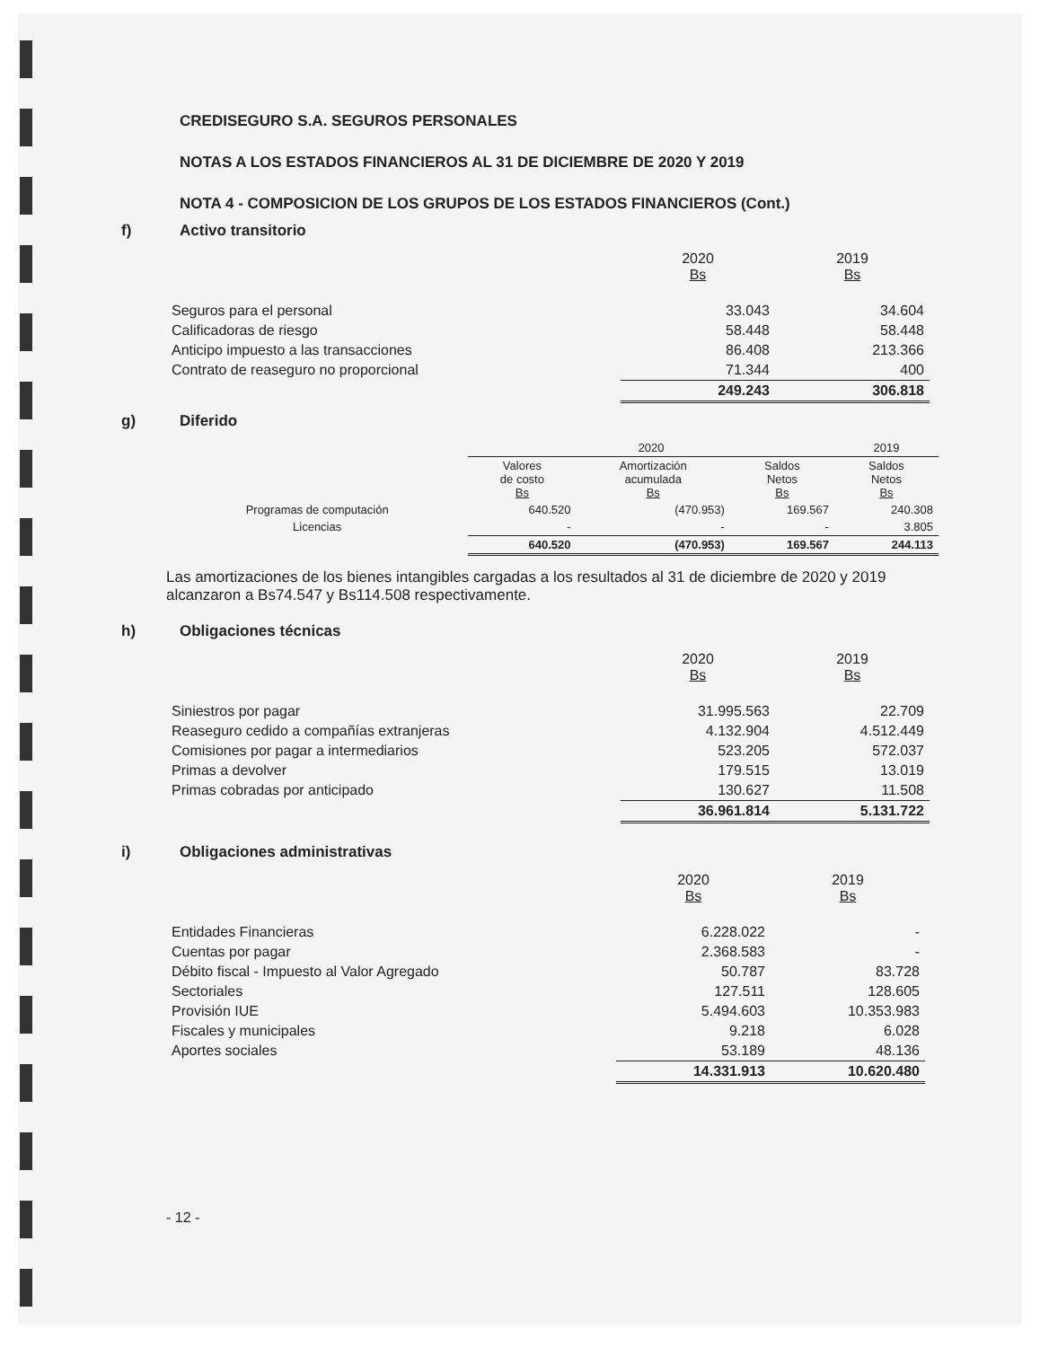CREDISEGURO S.A. SEGUROS PERSONALES
NOTAS A LOS ESTADOS FINANCIEROS AL 31 DE DICIEMBRE DE 2020 Y 2019
NOTA 4 - COMPOSICION DE LOS GRUPOS DE LOS ESTADOS FINANCIEROS (Cont.)
f) Activo transitorio
| | 2020 Bs | 2019 Bs |
| Seguros para el personal | 33.043 | 34.604 |
| Calificadoras de riesgo | 58.448 | 58.448 |
| Anticipo impuesto a las transacciones | 86.408 | 213.366 |
| Contrato de reaseguro no proporcional | 71.344 | 400 |
| | 249.243 | 306.818 |
g) Diferido
| | 2020 | | | 2019 |
| | Valores de costo Bs | Amortización acumulada Bs | Saldos Netos Bs | Saldos Netos Bs |
| Programas de computación | 640.520 | (470.953) | 169.567 | 240.308 |
| Licencias | - | - | - | 3.805 |
| | 640.520 | (470.953) | 169.567 | 244.113 |
Las amortizaciones de los bienes intangibles cargadas a los resultados al 31 de diciembre de 2020 y 2019 alcanzaron a Bs74.547 y Bs114.508 respectivamente.
h) Obligaciones técnicas
| | 2020 Bs | 2019 Bs |
| Siniestros por pagar | 31.995.563 | 22.709 |
| Reaseguro cedido a compañías extranjeras | 4.132.904 | 4.512.449 |
| Comisiones por pagar a intermediarios | 523.205 | 572.037 |
| Primas a devolver | 179.515 | 13.019 |
| Primas cobradas por anticipado | 130.627 | 11.508 |
| | 36.961.814 | 5.131.722 |
i) Obligaciones administrativas
| | 2020 Bs | 2019 Bs |
| Entidades Financieras | 6.228.022 | - |
| Cuentas por pagar | 2.368.583 | - |
| Débito fiscal - Impuesto al Valor Agregado | 50.787 | 83.728 |
| Sectoriales | 127.511 | 128.605 |
| Provisión IUE | 5.494.603 | 10.353.983 |
| Fiscales y municipales | 9.218 | 6.028 |
| Aportes sociales | 53.189 | 48.136 |
| | 14.331.913 | 10.620.480 |
- 12 -